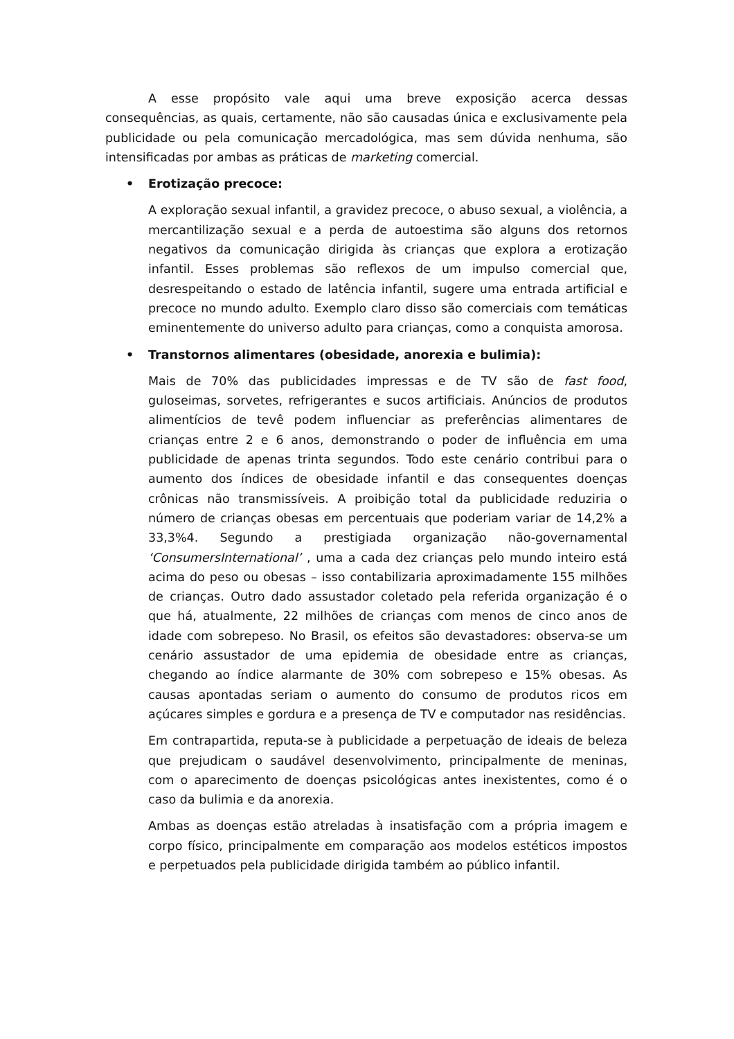A esse propósito vale aqui uma breve exposição acerca dessas consequências, as quais, certamente, não são causadas única e exclusivamente pela publicidade ou pela comunicação mercadológica, mas sem dúvida nenhuma, são intensificadas por ambas as práticas de marketing comercial.
• Erotização precoce:
A exploração sexual infantil, a gravidez precoce, o abuso sexual, a violência, a mercantilização sexual e a perda de autoestima são alguns dos retornos negativos da comunicação dirigida às crianças que explora a erotização infantil. Esses problemas são reflexos de um impulso comercial que, desrespeitando o estado de latência infantil, sugere uma entrada artificial e precoce no mundo adulto. Exemplo claro disso são comerciais com temáticas eminentemente do universo adulto para crianças, como a conquista amorosa.
• Transtornos alimentares (obesidade, anorexia e bulimia):
Mais de 70% das publicidades impressas e de TV são de fast food, guloseimas, sorvetes, refrigerantes e sucos artificiais. Anúncios de produtos alimentícios de tevê podem influenciar as preferências alimentares de crianças entre 2 e 6 anos, demonstrando o poder de influência em uma publicidade de apenas trinta segundos. Todo este cenário contribui para o aumento dos índices de obesidade infantil e das consequentes doenças crônicas não transmissíveis. A proibição total da publicidade reduziria o número de crianças obesas em percentuais que poderiam variar de 14,2% a 33,3%4. Segundo a prestigiada organização não-governamental ‘ConsumersInternational’ , uma a cada dez crianças pelo mundo inteiro está acima do peso ou obesas – isso contabilizaria aproximadamente 155 milhões de crianças. Outro dado assustador coletado pela referida organização é o que há, atualmente, 22 milhões de crianças com menos de cinco anos de idade com sobrepeso. No Brasil, os efeitos são devastadores: observa-se um cenário assustador de uma epidemia de obesidade entre as crianças, chegando ao índice alarmante de 30% com sobrepeso e 15% obesas. As causas apontadas seriam o aumento do consumo de produtos ricos em açúcares simples e gordura e a presença de TV e computador nas residências.
Em contrapartida, reputa-se à publicidade a perpetuação de ideais de beleza que prejudicam o saudável desenvolvimento, principalmente de meninas, com o aparecimento de doenças psicológicas antes inexistentes, como é o caso da bulimia e da anorexia.
Ambas as doenças estão atreladas à insatisfação com a própria imagem e corpo físico, principalmente em comparação aos modelos estéticos impostos e perpetuados pela publicidade dirigida também ao público infantil.